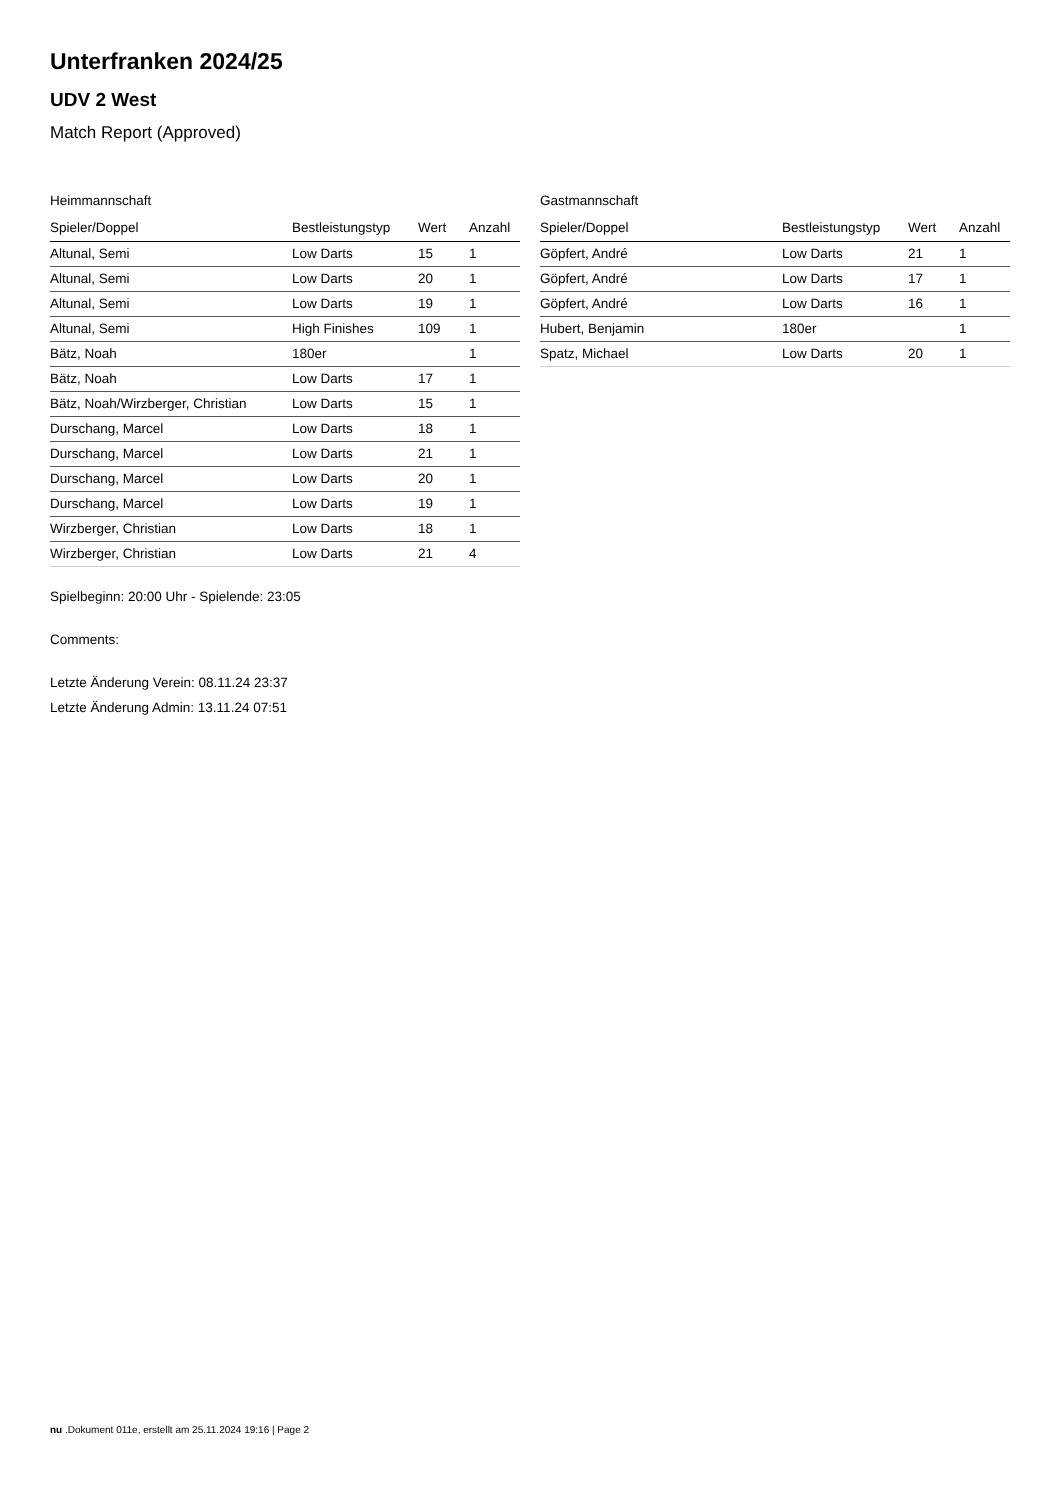Unterfranken 2024/25
UDV 2 West
Match Report (Approved)
Heimmannschaft
| Spieler/Doppel | Bestleistungstyp | Wert | Anzahl |
| --- | --- | --- | --- |
| Altunal, Semi | Low Darts | 15 | 1 |
| Altunal, Semi | Low Darts | 20 | 1 |
| Altunal, Semi | Low Darts | 19 | 1 |
| Altunal, Semi | High Finishes | 109 | 1 |
| Bätz, Noah | 180er | | 1 |
| Bätz, Noah | Low Darts | 17 | 1 |
| Bätz, Noah/Wirzberger, Christian | Low Darts | 15 | 1 |
| Durschang, Marcel | Low Darts | 18 | 1 |
| Durschang, Marcel | Low Darts | 21 | 1 |
| Durschang, Marcel | Low Darts | 20 | 1 |
| Durschang, Marcel | Low Darts | 19 | 1 |
| Wirzberger, Christian | Low Darts | 18 | 1 |
| Wirzberger, Christian | Low Darts | 21 | 4 |
Gastmannschaft
| Spieler/Doppel | Bestleistungstyp | Wert | Anzahl |
| --- | --- | --- | --- |
| Göpfert, André | Low Darts | 21 | 1 |
| Göpfert, André | Low Darts | 17 | 1 |
| Göpfert, André | Low Darts | 16 | 1 |
| Hubert, Benjamin | 180er | | 1 |
| Spatz, Michael | Low Darts | 20 | 1 |
Spielbeginn: 20:00 Uhr - Spielende: 23:05
Comments:
Letzte Änderung Verein: 08.11.24 23:37
Letzte Änderung Admin: 13.11.24 07:51
nu .Dokument 011e, erstellt am 25.11.2024 19:16 | Page 2